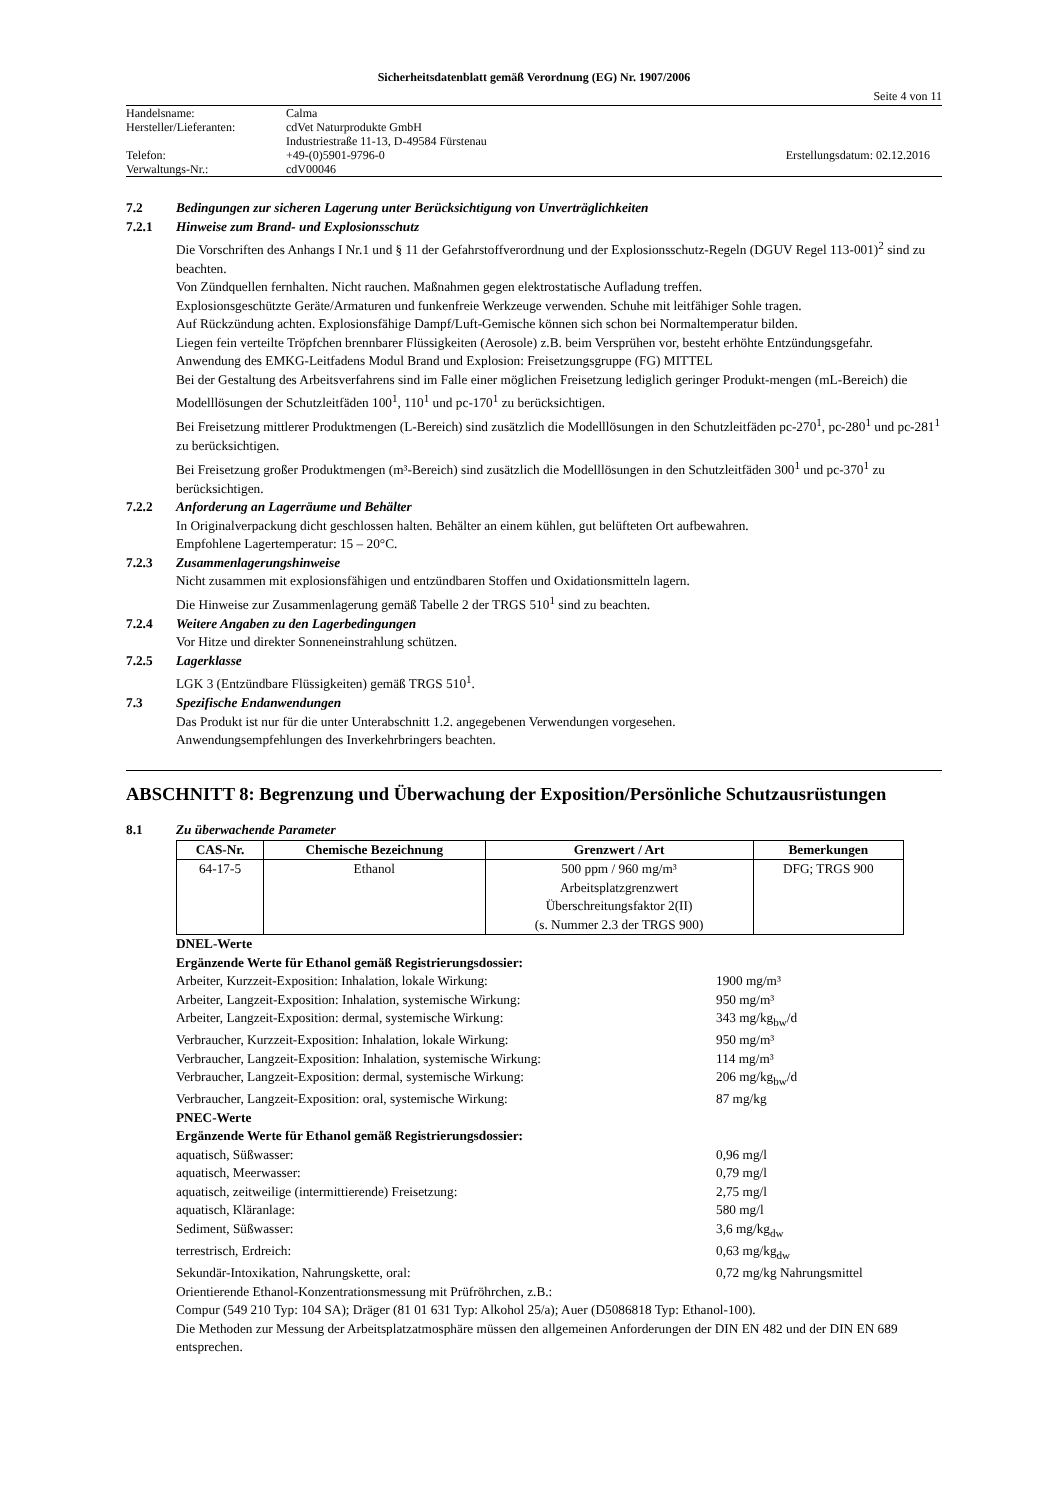Sicherheitsdatenblatt gemäß Verordnung (EG) Nr. 1907/2006
Seite 4 von 11
| Handelsname: | Calma | |
| Hersteller/Lieferanten: | cdVet Naturprodukte GmbH | |
| | Industriestraße 11-13, D-49584 Fürstenau | |
| Telefon: | +49-(0)5901-9796-0 | Erstellungsdatum: 02.12.2016 |
| Verwaltungs-Nr.: | cdV00046 | |
7.2 Bedingungen zur sicheren Lagerung unter Berücksichtigung von Unverträglichkeiten
7.2.1 Hinweise zum Brand- und Explosionsschutz
Die Vorschriften des Anhangs I Nr.1 und § 11 der Gefahrstoffverordnung und der Explosionsschutz-Regeln (DGUV Regel 113-001)<sup>2</sup> sind zu beachten.
Von Zündquellen fernhalten. Nicht rauchen. Maßnahmen gegen elektrostatische Aufladung treffen.
Explosionsgeschützte Geräte/Armaturen und funkenfreie Werkzeuge verwenden. Schuhe mit leitfähiger Sohle tragen.
Auf Rückzündung achten. Explosionsfähige Dampf/Luft-Gemische können sich schon bei Normaltemperatur bilden.
Liegen fein verteilte Tröpfchen brennbarer Flüssigkeiten (Aerosole) z.B. beim Versprühen vor, besteht erhöhte Entzündungsgefahr.
Anwendung des EMKG-Leitfadens Modul Brand und Explosion: Freisetzungsgruppe (FG) MITTEL
Bei der Gestaltung des Arbeitsverfahrens sind im Falle einer möglichen Freisetzung lediglich geringer Produkt-mengen (mL-Bereich) die Modelllösungen der Schutzleitfäden 100<sup>1</sup>, 110<sup>1</sup> und pc-170<sup>1</sup> zu berücksichtigen.
Bei Freisetzung mittlerer Produktmengen (L-Bereich) sind zusätzlich die Modelllösungen in den Schutzleitfäden pc-270<sup>1</sup>, pc-280<sup>1</sup> und pc-281<sup>1</sup> zu berücksichtigen.
Bei Freisetzung großer Produktmengen (m³-Bereich) sind zusätzlich die Modelllösungen in den Schutzleitfäden 300<sup>1</sup> und pc-370<sup>1</sup> zu berücksichtigen.
7.2.2 Anforderung an Lagerräume und Behälter
In Originalverpackung dicht geschlossen halten. Behälter an einem kühlen, gut belüfteten Ort aufbewahren.
Empfohlene Lagertemperatur: 15 – 20°C.
7.2.3 Zusammenlagerungshinweise
Nicht zusammen mit explosionsfähigen und entzündbaren Stoffen und Oxidationsmitteln lagern.
Die Hinweise zur Zusammenlagerung gemäß Tabelle 2 der TRGS 510<sup>1</sup> sind zu beachten.
7.2.4 Weitere Angaben zu den Lagerbedingungen
Vor Hitze und direkter Sonneneinstrahlung schützen.
7.2.5 Lagerklasse
LGK 3 (Entzündbare Flüssigkeiten) gemäß TRGS 510<sup>1</sup>.
7.3 Spezifische Endanwendungen
Das Produkt ist nur für die unter Unterabschnitt 1.2. angegebenen Verwendungen vorgesehen.
Anwendungsempfehlungen des Inverkehrbringers beachten.
ABSCHNITT 8: Begrenzung und Überwachung der Exposition/Persönliche Schutzausrüstungen
8.1 Zu überwachende Parameter
| CAS-Nr. | Chemische Bezeichnung | Grenzwert / Art | Bemerkungen |
| --- | --- | --- | --- |
| 64-17-5 | Ethanol | 500 ppm / 960 mg/m³ Arbeitsplatzgrenzwert Überschreitungsfaktor 2(II) (s. Nummer 2.3 der TRGS 900) | DFG; TRGS 900 |
DNEL-Werte
Ergänzende Werte für Ethanol gemäß Registrierungsdossier:
Arbeiter, Kurzzeit-Exposition: Inhalation, lokale Wirkung: 1900 mg/m³
Arbeiter, Langzeit-Exposition: Inhalation, systemische Wirkung: 950 mg/m³
Arbeiter, Langzeit-Exposition: dermal, systemische Wirkung: 343 mg/kg<sub>bw</sub>/d
Verbraucher, Kurzzeit-Exposition: Inhalation, lokale Wirkung: 950 mg/m³
Verbraucher, Langzeit-Exposition: Inhalation, systemische Wirkung: 114 mg/m³
Verbraucher, Langzeit-Exposition: dermal, systemische Wirkung: 206 mg/kg<sub>bw</sub>/d
Verbraucher, Langzeit-Exposition: oral, systemische Wirkung: 87 mg/kg
PNEC-Werte
Ergänzende Werte für Ethanol gemäß Registrierungsdossier:
aquatisch, Süßwasser: 0,96 mg/l
aquatisch, Meerwasser: 0,79 mg/l
aquatisch, zeitweilige (intermittierende) Freisetzung: 2,75 mg/l
aquatisch, Kläranlage: 580 mg/l
Sediment, Süßwasser: 3,6 mg/kg<sub>dw</sub>
terrestrisch, Erdreich: 0,63 mg/kg<sub>dw</sub>
Sekundär-Intoxikation, Nahrungskette, oral: 0,72 mg/kg Nahrungsmittel
Orientierende Ethanol-Konzentrationsmessung mit Prüfröhrchen, z.B.:
Compur (549 210 Typ: 104 SA); Dräger (81 01 631 Typ: Alkohol 25/a); Auer (D5086818 Typ: Ethanol-100).
Die Methoden zur Messung der Arbeitsplatzatmosphäre müssen den allgemeinen Anforderungen der DIN EN 482 und der DIN EN 689 entsprechen.